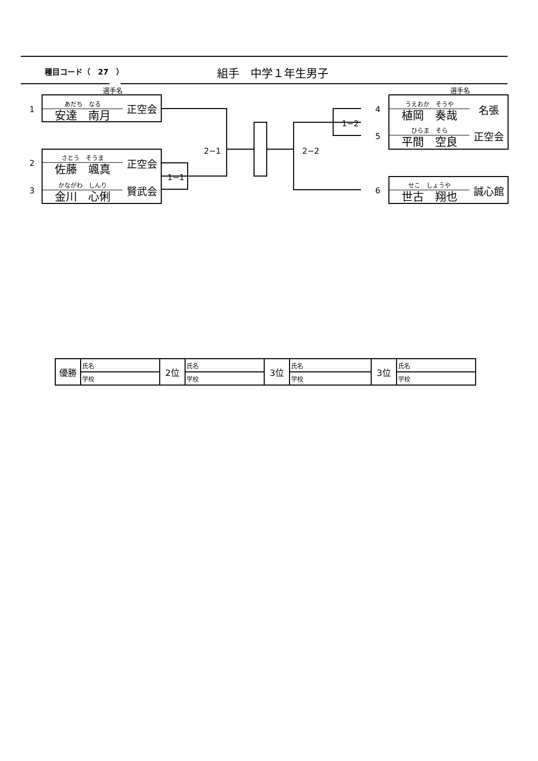種目コード（　27　） 組手　中学１年生男子
選手名 選手名
1
あだち　なる
安達　南月
正空会
2
さとう　そうま
佐藤　颯真
正空会
3
かながわ　しんり
金川　心俐
賢武会
1−1
2−1 2−2
1−2
4
5
うえおか　そうや
植岡　奏哉
名張
ひらま　そら
平間　空良
正空会
6
せこ　しょうや
世古　翔也
誠心館
| 優勝 | 氏名 | 2位 | 氏名 | 3位 | 氏名 | 3位 | 氏名 |
| | 学校 | | 学校 | | 学校 | | 学校 |